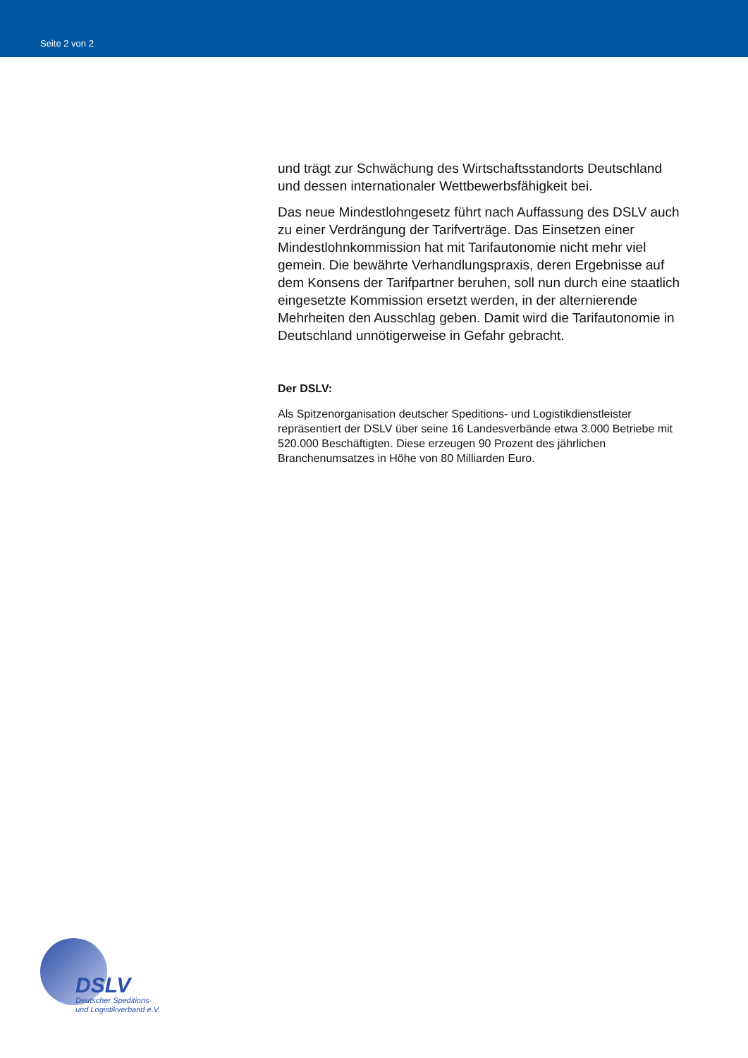Seite 2 von 2
und trägt zur Schwächung des Wirtschaftsstandorts Deutschland und dessen internationaler Wettbewerbsfähigkeit bei.
Das neue Mindestlohngesetz führt nach Auffassung des DSLV auch zu einer Verdrängung der Tarifverträge. Das Einsetzen einer Mindestlohnkommission hat mit Tarifautonomie nicht mehr viel gemein. Die bewährte Verhandlungspraxis, deren Ergebnisse auf dem Konsens der Tarifpartner beruhen, soll nun durch eine staatlich eingesetzte Kommission ersetzt werden, in der alternierende Mehrheiten den Ausschlag geben. Damit wird die Tarifautonomie in Deutschland unnötigerweise in Gefahr gebracht.
Der DSLV:
Als Spitzenorganisation deutscher Speditions- und Logistikdienstleister repräsentiert der DSLV über seine 16 Landesverbände etwa 3.000 Betriebe mit 520.000 Beschäftigten. Diese erzeugen 90 Prozent des jährlichen Branchenumsatzes in Höhe von 80 Milliarden Euro.
DSLV
Deutscher Speditions-
und Logistikverband e.V.